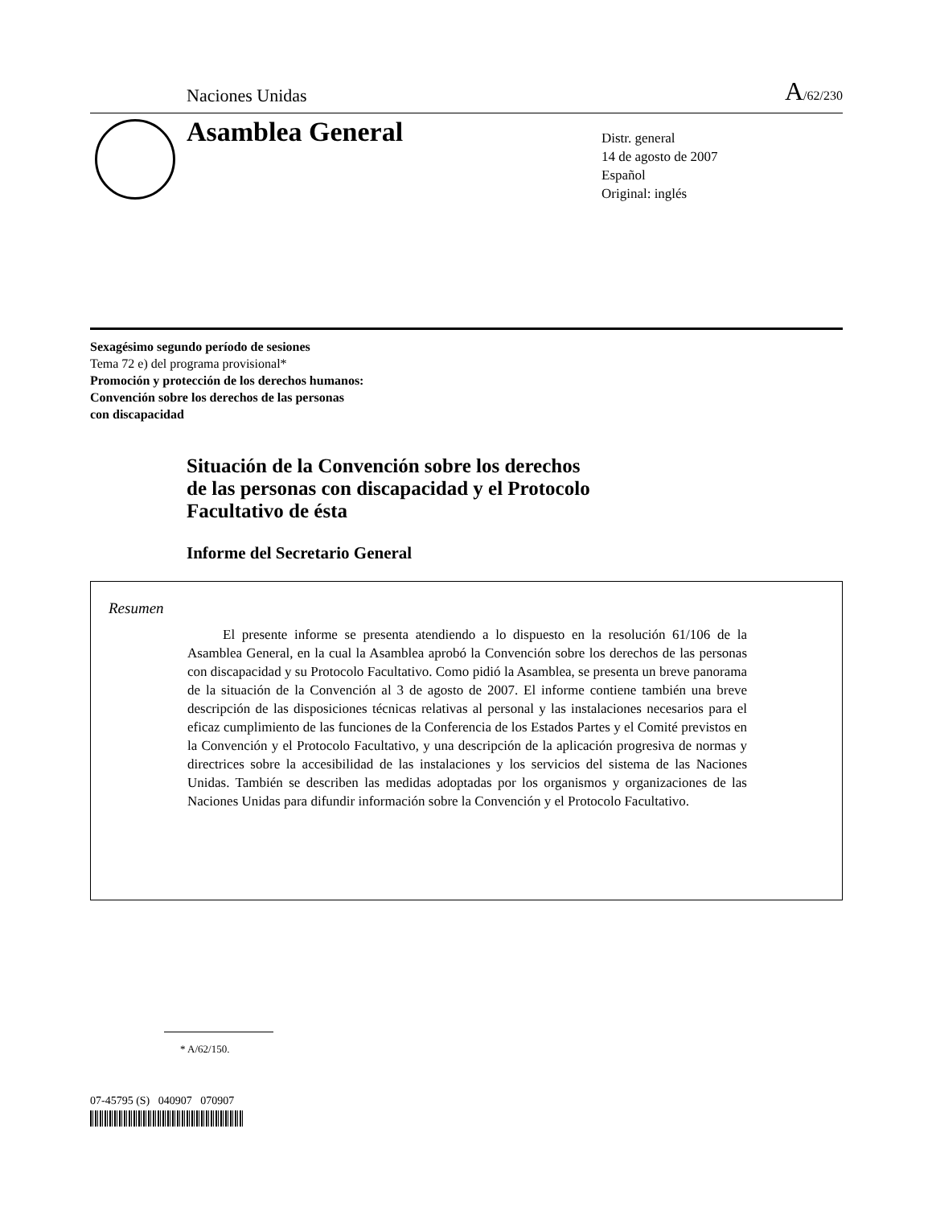Naciones Unidas A/62/230
Asamblea General
Distr. general
14 de agosto de 2007
Español
Original: inglés
Sexagésimo segundo período de sesiones
Tema 72 e) del programa provisional*
Promoción y protección de los derechos humanos:
Convención sobre los derechos de las personas
con discapacidad
Situación de la Convención sobre los derechos
de las personas con discapacidad y el Protocolo
Facultativo de ésta
Informe del Secretario General
Resumen
El presente informe se presenta atendiendo a lo dispuesto en la resolución 61/106 de la Asamblea General, en la cual la Asamblea aprobó la Convención sobre los derechos de las personas con discapacidad y su Protocolo Facultativo. Como pidió la Asamblea, se presenta un breve panorama de la situación de la Convención al 3 de agosto de 2007. El informe contiene también una breve descripción de las disposiciones técnicas relativas al personal y las instalaciones necesarios para el eficaz cumplimiento de las funciones de la Conferencia de los Estados Partes y el Comité previstos en la Convención y el Protocolo Facultativo, y una descripción de la aplicación progresiva de normas y directrices sobre la accesibilidad de las instalaciones y los servicios del sistema de las Naciones Unidas. También se describen las medidas adoptadas por los organismos y organizaciones de las Naciones Unidas para difundir información sobre la Convención y el Protocolo Facultativo.
* A/62/150.
07-45795 (S) 040907 070907